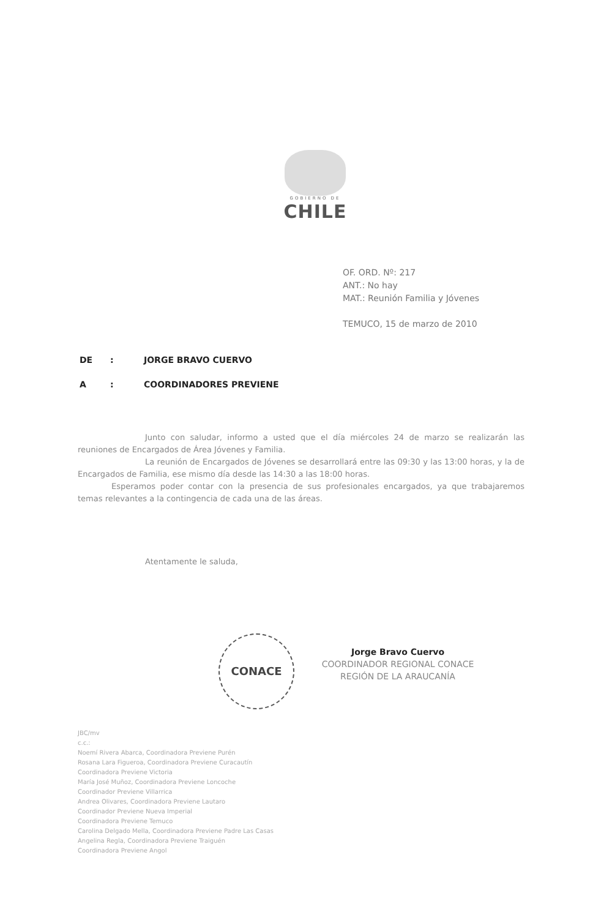GOBIERNO DE
CHILE
OF. ORD. Nº: 217
ANT.: No hay
MAT.: Reunión Familia y Jóvenes
TEMUCO, 15 de marzo de 2010
DE: JORGE BRAVO CUERVO
A: COORDINADORES PREVIENE
Junto con saludar, informo a usted que el día miércoles 24 de marzo se realizarán las reuniones de Encargados de Área Jóvenes y Familia.
La reunión de Encargados de Jóvenes se desarrollará entre las 09:30 y las 13:00 horas, y la de Encargados de Familia, ese mismo día desde las 14:30 a las 18:00 horas.
Esperamos poder contar con la presencia de sus profesionales encargados, ya que trabajaremos temas relevantes a la contingencia de cada una de las áreas.
Atentamente le saluda,
CONACE
Jorge Bravo Cuervo
COORDINADOR REGIONAL CONACE
REGIÓN DE LA ARAUCANÍA
JBC/mv
c.c.:
Noemí Rivera Abarca, Coordinadora Previene Purén
Rosana Lara Figueroa, Coordinadora Previene Curacautín
Coordinadora Previene Victoria
María José Muñoz, Coordinadora Previene Loncoche
Coordinador Previene Villarrica
Andrea Olivares, Coordinadora Previene Lautaro
Coordinador Previene Nueva Imperial
Coordinadora Previene Temuco
Carolina Delgado Mella, Coordinadora Previene Padre Las Casas
Angelina Regla, Coordinadora Previene Traiguén
Coordinadora Previene Angol